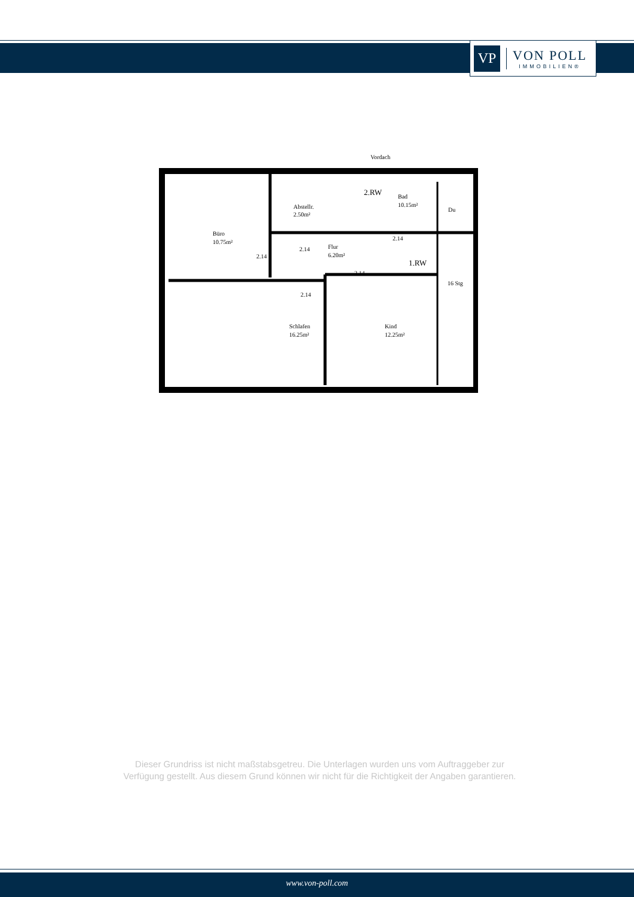VP
VON POLL
IMMOBILIEN®
Vordach
Büro
10.75m²
Abstellr.
2.50m²
2.RW
Bad
10.15m²
Du
Flur
6.20m²
1.RW
16 Stg
Schlafen
16.25m²
Kind
12.25m²
2.14
2.14
2.14
2.14
2.14
Dieser Grundriss ist nicht maßstabsgetreu. Die Unterlagen wurden uns vom Auftraggeber zur Verfügung gestellt. Aus diesem Grund können wir nicht für die Richtigkeit der Angaben garantieren.
www.von-poll.com